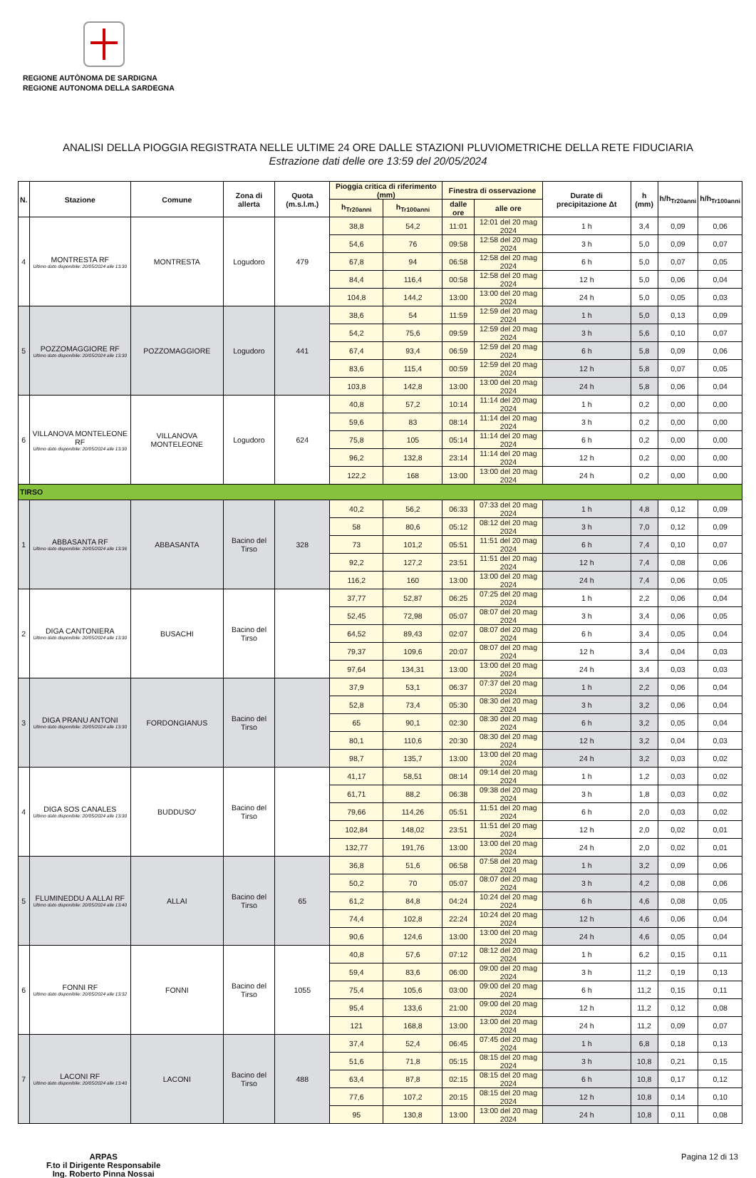REGIONE AUTÒNOMA DE SARDIGNA
REGIONE AUTONOMA DELLA SARDEGNA
ANALISI DELLA PIOGGIA REGISTRATA NELLE ULTIME 24 ORE DALLE STAZIONI PLUVIOMETRICHE DELLA RETE FIDUCIARIA
Estrazione dati delle ore 13:59 del 20/05/2024
| N. | Stazione | Comune | Zona di allerta | Quota (m.s.l.m.) | Pioggia critica di riferimento (mm) | | Finestra di osservazione | | Durate di precipitazione Δt | h (mm) | h/h<sub>Tr20anni</sub> | h/h<sub>Tr100anni</sub> |
| --- | --- | --- | --- | --- | --- | --- | --- | --- | --- | --- | --- | --- |
| | | | | | h<sub>Tr20anni</sub> | h<sub>Tr100anni</sub> | dalle ore | alle ore | | | | |
| 4 | MONTRESTA RF Ultimo dato disponibile: 20/05/2024 alle 13:30 | MONTRESTA | Logudoro | 479 | 38,8 | 54,2 | 11:01 | 12:01 del 20 mag 2024 | 1 h | 3,4 | 0,09 | 0,06 |
| | | | | | 54,6 | 76 | 09:58 | 12:58 del 20 mag 2024 | 3 h | 5,0 | 0,09 | 0,07 |
| | | | | | 67,8 | 94 | 06:58 | 12:58 del 20 mag 2024 | 6 h | 5,0 | 0,07 | 0,05 |
| | | | | | 84,4 | 116,4 | 00:58 | 12:58 del 20 mag 2024 | 12 h | 5,0 | 0,06 | 0,04 |
| | | | | | 104,8 | 144,2 | 13:00 | 13:00 del 20 mag 2024 | 24 h | 5,0 | 0,05 | 0,03 |
| 5 | POZZOMAGGIORE RF Ultimo dato disponibile: 20/05/2024 alle 13:30 | POZZOMAGGIORE | Logudoro | 441 | 38,6 | 54 | 11:59 | 12:59 del 20 mag 2024 | 1 h | 5,0 | 0,13 | 0,09 |
| | | | | | 54,2 | 75,6 | 09:59 | 12:59 del 20 mag 2024 | 3 h | 5,6 | 0,10 | 0,07 |
| | | | | | 67,4 | 93,4 | 06:59 | 12:59 del 20 mag 2024 | 6 h | 5,8 | 0,09 | 0,06 |
| | | | | | 83,6 | 115,4 | 00:59 | 12:59 del 20 mag 2024 | 12 h | 5,8 | 0,07 | 0,05 |
| | | | | | 103,8 | 142,8 | 13:00 | 13:00 del 20 mag 2024 | 24 h | 5,8 | 0,06 | 0,04 |
| 6 | VILLANOVA MONTELEONE RF Ultimo dato disponibile: 20/05/2024 alle 13:30 | VILLANOVA MONTELEONE | Logudoro | 624 | 40,8 | 57,2 | 10:14 | 11:14 del 20 mag 2024 | 1 h | 0,2 | 0,00 | 0,00 |
| | | | | | 59,6 | 83 | 08:14 | 11:14 del 20 mag 2024 | 3 h | 0,2 | 0,00 | 0,00 |
| | | | | | 75,8 | 105 | 05:14 | 11:14 del 20 mag 2024 | 6 h | 0,2 | 0,00 | 0,00 |
| | | | | | 96,2 | 132,8 | 23:14 | 11:14 del 20 mag 2024 | 12 h | 0,2 | 0,00 | 0,00 |
| | | | | | 122,2 | 168 | 13:00 | 13:00 del 20 mag 2024 | 24 h | 0,2 | 0,00 | 0,00 |
| TIRSO | | | | | | | | | | | | |
| 1 | ABBASANTA RF Ultimo dato disponibile: 20/05/2024 alle 13:36 | ABBASANTA | Bacino del Tirso | 328 | 40,2 | 56,2 | 06:33 | 07:33 del 20 mag 2024 | 1 h | 4,8 | 0,12 | 0,09 |
| | | | | | 58 | 80,6 | 05:12 | 08:12 del 20 mag 2024 | 3 h | 7,0 | 0,12 | 0,09 |
| | | | | | 73 | 101,2 | 05:51 | 11:51 del 20 mag 2024 | 6 h | 7,4 | 0,10 | 0,07 |
| | | | | | 92,2 | 127,2 | 23:51 | 11:51 del 20 mag 2024 | 12 h | 7,4 | 0,08 | 0,06 |
| | | | | | 116,2 | 160 | 13:00 | 13:00 del 20 mag 2024 | 24 h | 7,4 | 0,06 | 0,05 |
| 2 | DIGA CANTONIERA Ultimo dato disponibile: 20/05/2024 alle 13:30 | BUSACHI | Bacino del Tirso | | 37,77 | 52,87 | 06:25 | 07:25 del 20 mag 2024 | 1 h | 2,2 | 0,06 | 0,04 |
| | | | | | 52,45 | 72,98 | 05:07 | 08:07 del 20 mag 2024 | 3 h | 3,4 | 0,06 | 0,05 |
| | | | | | 64,52 | 89,43 | 02:07 | 08:07 del 20 mag 2024 | 6 h | 3,4 | 0,05 | 0,04 |
| | | | | | 79,37 | 109,6 | 20:07 | 08:07 del 20 mag 2024 | 12 h | 3,4 | 0,04 | 0,03 |
| | | | | | 97,64 | 134,31 | 13:00 | 13:00 del 20 mag 2024 | 24 h | 3,4 | 0,03 | 0,03 |
| 3 | DIGA PRANU ANTONI Ultimo dato disponibile: 20/05/2024 alle 13:30 | FORDONGIANUS | Bacino del Tirso | | 37,9 | 53,1 | 06:37 | 07:37 del 20 mag 2024 | 1 h | 2,2 | 0,06 | 0,04 |
| | | | | | 52,8 | 73,4 | 05:30 | 08:30 del 20 mag 2024 | 3 h | 3,2 | 0,06 | 0,04 |
| | | | | | 65 | 90,1 | 02:30 | 08:30 del 20 mag 2024 | 6 h | 3,2 | 0,05 | 0,04 |
| | | | | | 80,1 | 110,6 | 20:30 | 08:30 del 20 mag 2024 | 12 h | 3,2 | 0,04 | 0,03 |
| | | | | | 98,7 | 135,7 | 13:00 | 13:00 del 20 mag 2024 | 24 h | 3,2 | 0,03 | 0,02 |
| 4 | DIGA SOS CANALES Ultimo dato disponibile: 20/05/2024 alle 13:30 | BUDDUSO' | Bacino del Tirso | | 41,17 | 58,51 | 08:14 | 09:14 del 20 mag 2024 | 1 h | 1,2 | 0,03 | 0,02 |
| | | | | | 61,71 | 88,2 | 06:38 | 09:38 del 20 mag 2024 | 3 h | 1,8 | 0,03 | 0,02 |
| | | | | | 79,66 | 114,26 | 05:51 | 11:51 del 20 mag 2024 | 6 h | 2,0 | 0,03 | 0,02 |
| | | | | | 102,84 | 148,02 | 23:51 | 11:51 del 20 mag 2024 | 12 h | 2,0 | 0,02 | 0,01 |
| | | | | | 132,77 | 191,76 | 13:00 | 13:00 del 20 mag 2024 | 24 h | 2,0 | 0,02 | 0,01 |
| 5 | FLUMINEDDU A ALLAI RF Ultimo dato disponibile: 20/05/2024 alle 13:40 | ALLAI | Bacino del Tirso | 65 | 36,8 | 51,6 | 06:58 | 07:58 del 20 mag 2024 | 1 h | 3,2 | 0,09 | 0,06 |
| | | | | | 50,2 | 70 | 05:07 | 08:07 del 20 mag 2024 | 3 h | 4,2 | 0,08 | 0,06 |
| | | | | | 61,2 | 84,8 | 04:24 | 10:24 del 20 mag 2024 | 6 h | 4,6 | 0,08 | 0,05 |
| | | | | | 74,4 | 102,8 | 22:24 | 10:24 del 20 mag 2024 | 12 h | 4,6 | 0,06 | 0,04 |
| | | | | | 90,6 | 124,6 | 13:00 | 13:00 del 20 mag 2024 | 24 h | 4,6 | 0,05 | 0,04 |
| 6 | FONNI RF Ultimo dato disponibile: 20/05/2024 alle 13:32 | FONNI | Bacino del Tirso | 1055 | 40,8 | 57,6 | 07:12 | 08:12 del 20 mag 2024 | 1 h | 6,2 | 0,15 | 0,11 |
| | | | | | 59,4 | 83,6 | 06:00 | 09:00 del 20 mag 2024 | 3 h | 11,2 | 0,19 | 0,13 |
| | | | | | 75,4 | 105,6 | 03:00 | 09:00 del 20 mag 2024 | 6 h | 11,2 | 0,15 | 0,11 |
| | | | | | 95,4 | 133,6 | 21:00 | 09:00 del 20 mag 2024 | 12 h | 11,2 | 0,12 | 0,08 |
| | | | | | 121 | 168,8 | 13:00 | 13:00 del 20 mag 2024 | 24 h | 11,2 | 0,09 | 0,07 |
| 7 | LACONI RF Ultimo dato disponibile: 20/05/2024 alle 13:40 | LACONI | Bacino del Tirso | 488 | 37,4 | 52,4 | 06:45 | 07:45 del 20 mag 2024 | 1 h | 6,8 | 0,18 | 0,13 |
| | | | | | 51,6 | 71,8 | 05:15 | 08:15 del 20 mag 2024 | 3 h | 10,8 | 0,21 | 0,15 |
| | | | | | 63,4 | 87,8 | 02:15 | 08:15 del 20 mag 2024 | 6 h | 10,8 | 0,17 | 0,12 |
| | | | | | 77,6 | 107,2 | 20:15 | 08:15 del 20 mag 2024 | 12 h | 10,8 | 0,14 | 0,10 |
| | | | | | 95 | 130,8 | 13:00 | 13:00 del 20 mag 2024 | 24 h | 10,8 | 0,11 | 0,08 |
ARPAS
F.to il Dirigente Responsabile
Ing. Roberto Pinna Nossai
Pagina 12 di 13